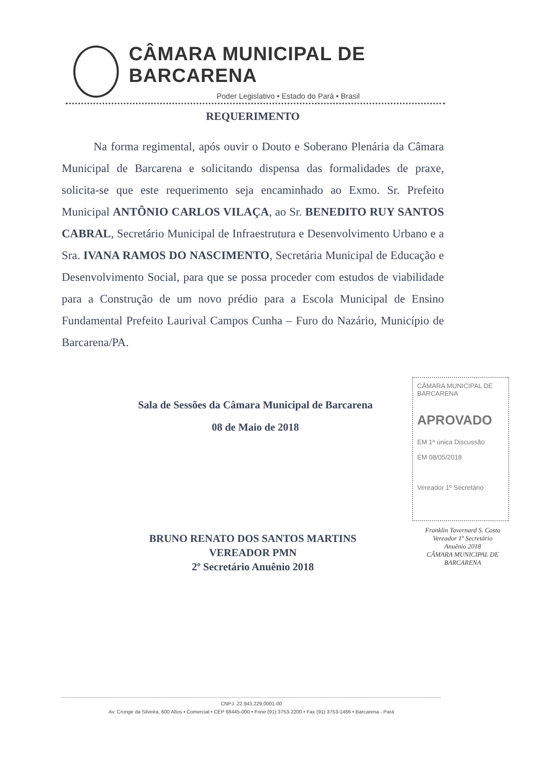CÂMARA MUNICIPAL DE BARCARENA
Poder Legislativo • Estado do Pará • Brasil
REQUERIMENTO
Na forma regimental, após ouvir o Douto e Soberano Plenária da Câmara Municipal de Barcarena e solicitando dispensa das formalidades de praxe, solicita-se que este requerimento seja encaminhado ao Exmo. Sr. Prefeito Municipal ANTÔNIO CARLOS VILAÇA, ao Sr. BENEDITO RUY SANTOS CABRAL, Secretário Municipal de Infraestrutura e Desenvolvimento Urbano e a Sra. IVANA RAMOS DO NASCIMENTO, Secretária Municipal de Educação e Desenvolvimento Social, para que se possa proceder com estudos de viabilidade para a Construção de um novo prédio para a Escola Municipal de Ensino Fundamental Prefeito Laurival Campos Cunha – Furo do Nazário, Município de Barcarena/PA.
Sala de Sessões da Câmara Municipal de Barcarena
08 de Maio de 2018
CÂMARA MUNICIPAL DE BARCARENA
APROVADO
EM 1ª única Discussão
EM 08/05/2018
Vereador 1º Secretário
Franklin Tavernard S. Costa
Vereador 1º Secretário
Anuênio 2018
CÂMARA MUNICIPAL DE BARCARENA
BRUNO RENATO DOS SANTOS MARTINS
VEREADOR PMN
2º Secretário Anuênio 2018
CNPJ. 22.943.229.0001-00
Av. Cronge da Silveira, 600 Altos • Comercial • CEP 68445-000 • Fone (91) 3753-2200 • Fax (91) 3753-1466 • Barcarena - Pará